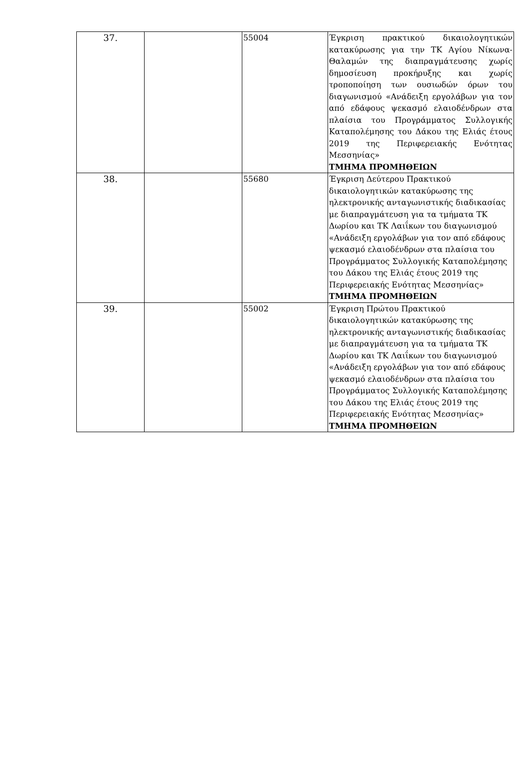| 37. | | 55004 | Έγκριση πρακτικού δικαιολογητικών κατακύρωσης για την ΤΚ Αγίου Νίκωνα-Θαλαμών της διαπραγμάτευσης χωρίς δημοσίευση προκήρυξης και χωρίς τροποποίηση των ουσιωδών όρων του διαγωνισμού «Ανάδειξη εργολάβων για τον από εδάφους ψεκασμό ελαιοδένδρων στα πλαίσια του Προγράμματος Συλλογικής Καταπολέμησης του Δάκου της Ελιάς έτους 2019 της Περιφερειακής Ενότητας Μεσσηνίας» ΤΜΗΜΑ ΠΡΟΜΗΘΕΙΩΝ |
| 38. | | 55680 | Έγκριση Δεύτερου Πρακτικού δικαιολογητικών κατακύρωσης της ηλεκτρονικής ανταγωνιστικής διαδικασίας με διαπραγμάτευση για τα τμήματα ΤΚ Δωρίου και ΤΚ Λαιΐκων του διαγωνισμού «Ανάδειξη εργολάβων για τον από εδάφους ψεκασμό ελαιοδένδρων στα πλαίσια του Προγράμματος Συλλογικής Καταπολέμησης του Δάκου της Ελιάς έτους 2019 της Περιφερειακής Ενότητας Μεσσηνίας» ΤΜΗΜΑ ΠΡΟΜΗΘΕΙΩΝ |
| 39. | | 55002 | Έγκριση Πρώτου Πρακτικού δικαιολογητικών κατακύρωσης της ηλεκτρονικής ανταγωνιστικής διαδικασίας με διαπραγμάτευση για τα τμήματα ΤΚ Δωρίου και ΤΚ Λαιΐκων του διαγωνισμού «Ανάδειξη εργολάβων για τον από εδάφους ψεκασμό ελαιοδένδρων στα πλαίσια του Προγράμματος Συλλογικής Καταπολέμησης του Δάκου της Ελιάς έτους 2019 της Περιφερειακής Ενότητας Μεσσηνίας» ΤΜΗΜΑ ΠΡΟΜΗΘΕΙΩΝ |